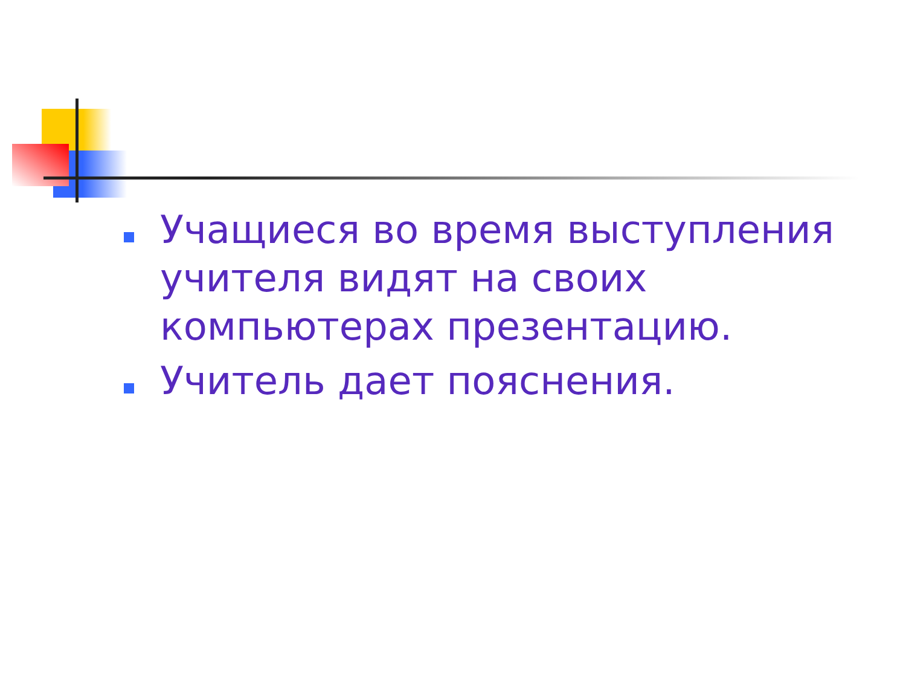Учащиеся во время выступления учителя видят на своих компьютерах презентацию.
Учитель дает пояснения.